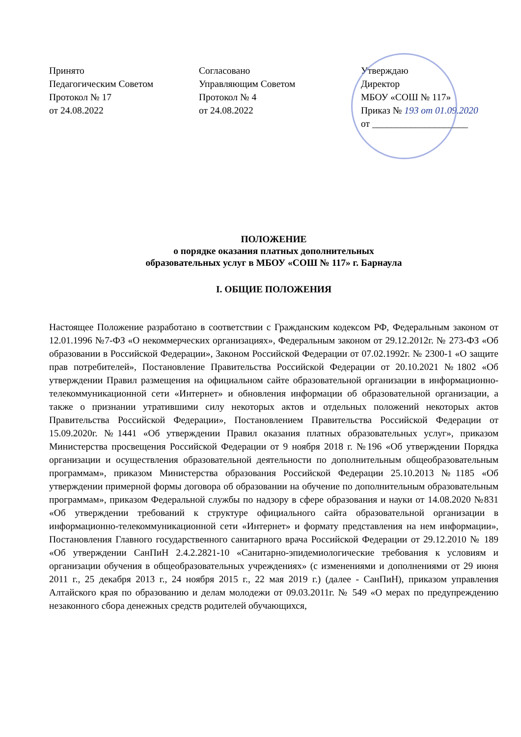Принято
Педагогическим Советом
Протокол № 17
от 24.08.2022
Согласовано
Управляющим Советом
Протокол № 4
от 24.08.2022
Утверждаю
Директор
МБОУ «СОШ № 117»
Приказ № 193 от 01.09.2020
от ____________________
ПОЛОЖЕНИЕ
о порядке оказания платных дополнительных
образовательных услуг в МБОУ «СОШ № 117» г. Барнаула
I. ОБЩИЕ ПОЛОЖЕНИЯ
Настоящее Положение разработано в соответствии с Гражданским кодексом РФ, Федеральным законом от 12.01.1996 №7-ФЗ «О некоммерческих организациях», Федеральным законом от 29.12.2012г. № 273-ФЗ «Об образовании в Российской Федерации», Законом Российской Федерации от 07.02.1992г. № 2300-1 «О защите прав потребителей», Постановление Правительства Российской Федерации от 20.10.2021 №1802 «Об утверждении Правил размещения на официальном сайте образовательной организации в информационно-телекоммуникационной сети «Интернет» и обновления информации об образовательной организации, а также о признании утратившими силу некоторых актов и отдельных положений некоторых актов Правительства Российской Федерации», Постановлением Правительства Российской Федерации от 15.09.2020г. №1441 «Об утверждении Правил оказания платных образовательных услуг», приказом Министерства просвещения Российской Федерации от 9 ноября 2018 г. №196 «Об утверждении Порядка организации и осуществления образовательной деятельности по дополнительным общеобразовательным программам», приказом Министерства образования Российской Федерации 25.10.2013 №1185 «Об утверждении примерной формы договора об образовании на обучение по дополнительным образовательным программам», приказом Федеральной службы по надзору в сфере образования и науки от 14.08.2020 №831 «Об утверждении требований к структуре официального сайта образовательной организации в информационно-телекоммуникационной сети «Интернет» и формату представления на нем информации», Постановления Главного государственного санитарного врача Российской Федерации от 29.12.2010 № 189 «Об утверждении СанПиН 2.4.2.2821-10 «Санитарно-эпидемиологические требования к условиям и организации обучения в общеобразовательных учреждениях» (с изменениями и дополнениями от 29 июня 2011 г., 25 декабря 2013 г., 24 ноября 2015 г., 22 мая 2019 г.) (далее - СанПиН), приказом управления Алтайского края по образованию и делам молодежи от 09.03.2011г. № 549 «О мерах по предупреждению незаконного сбора денежных средств родителей обучающихся,